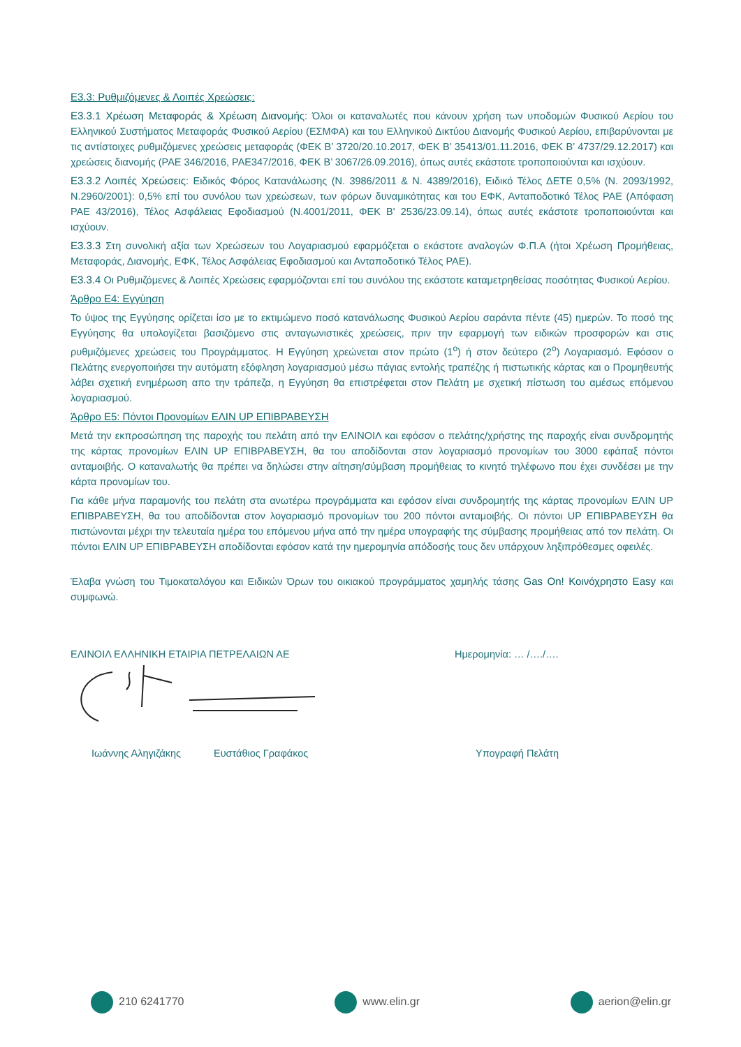Ε3.3: Ρυθμιζόμενες & Λοιπές Χρεώσεις:
Ε3.3.1 Χρέωση Μεταφοράς & Χρέωση Διανομής: Όλοι οι καταναλωτές που κάνουν χρήση των υποδομών Φυσικού Αερίου του Ελληνικού Συστήματος Μεταφοράς Φυσικού Αερίου (ΕΣΜΦΑ) και του Ελληνικού Δικτύου Διανομής Φυσικού Αερίου, επιβαρύνονται με τις αντίστοιχες ρυθμιζόμενες χρεώσεις μεταφοράς (ΦΕΚ Β’ 3720/20.10.2017, ΦΕΚ Β’ 35413/01.11.2016, ΦΕΚ Β’ 4737/29.12.2017) και χρεώσεις διανομής (ΡΑΕ 346/2016, ΡΑΕ347/2016, ΦΕΚ Β’ 3067/26.09.2016), όπως αυτές εκάστοτε τροποποιούνται και ισχύουν.
Ε3.3.2 Λοιπές Χρεώσεις: Ειδικός Φόρος Κατανάλωσης (Ν. 3986/2011 & Ν. 4389/2016), Ειδικό Τέλος ΔΕΤΕ 0,5% (Ν. 2093/1992, Ν.2960/2001): 0,5% επί του συνόλου των χρεώσεων, των φόρων δυναμικότητας και του ΕΦΚ, Ανταποδοτικό Τέλος ΡΑΕ (Απόφαση ΡΑΕ 43/2016), Τέλος Ασφάλειας Εφοδιασμού (Ν.4001/2011, ΦΕΚ Β' 2536/23.09.14), όπως αυτές εκάστοτε τροποποιούνται και ισχύουν.
Ε3.3.3 Στη συνολική αξία των Χρεώσεων του Λογαριασμού εφαρμόζεται ο εκάστοτε αναλογών Φ.Π.Α (ήτοι Χρέωση Προμήθειας, Μεταφοράς, Διανομής, ΕΦΚ, Τέλος Ασφάλειας Εφοδιασμού και Ανταποδοτικό Τέλος ΡΑΕ).
Ε3.3.4 Οι Ρυθμιζόμενες & Λοιπές Χρεώσεις εφαρμόζονται επί του συνόλου της εκάστοτε καταμετρηθείσας ποσότητας Φυσικού Αερίου.
Άρθρο Ε4: Εγγύηση
Το ύψος της Εγγύησης ορίζεται ίσο με το εκτιμώμενο ποσό κατανάλωσης Φυσικού Αερίου σαράντα πέντε (45) ημερών. Το ποσό της Εγγύησης θα υπολογίζεται βασιζόμενο στις ανταγωνιστικές χρεώσεις, πριν την εφαρμογή των ειδικών προσφορών και στις ρυθμιζόμενες χρεώσεις του Προγράμματος. Η Εγγύηση χρεώνεται στον πρώτο (1<sup>ο</sup>) ή στον δεύτερο (2<sup>ο</sup>) Λογαριασμό. Εφόσον ο Πελάτης ενεργοποιήσει την αυτόματη εξόφληση λογαριασμού μέσω πάγιας εντολής τραπέζης ή πιστωτικής κάρτας και ο Προμηθευτής λάβει σχετική ενημέρωση απο την τράπεζα, η Εγγύηση θα επιστρέφεται στον Πελάτη με σχετική πίστωση του αμέσως επόμενου λογαριασμού.
Άρθρο Ε5: Πόντοι Προνομίων ΕΛΙΝ UP ΕΠΙΒΡΑΒΕΥΣΗ
Μετά την εκπροσώπηση της παροχής του πελάτη από την ΕΛΙΝΟΙΛ και εφόσον ο πελάτης/χρήστης της παροχής είναι συνδρομητής της κάρτας προνομίων ΕΛΙΝ UP ΕΠΙΒΡΑΒΕΥΣΗ, θα του αποδίδονται στον λογαριασμό προνομίων του 3000 εφάπαξ πόντοι ανταμοιβής. Ο καταναλωτής θα πρέπει να δηλώσει στην αίτηση/σύμβαση προμήθειας το κινητό τηλέφωνο που έχει συνδέσει με την κάρτα προνομίων του.
Για κάθε μήνα παραμονής του πελάτη στα ανωτέρω προγράμματα και εφόσον είναι συνδρομητής της κάρτας προνομίων ΕΛΙΝ UP ΕΠΙΒΡΑΒΕΥΣΗ, θα του αποδίδονται στον λογαριασμό προνομίων του 200 πόντοι ανταμοιβής. Οι πόντοι UP ΕΠΙΒΡΑΒΕΥΣΗ θα πιστώνονται μέχρι την τελευταία ημέρα του επόμενου μήνα από την ημέρα υπογραφής της σύμβασης προμήθειας από τον πελάτη. Οι πόντοι ΕΛΙΝ UP ΕΠΙΒΡΑΒΕΥΣΗ αποδίδονται εφόσον κατά την ημερομηνία απόδοσής τους δεν υπάρχουν ληξιπρόθεσμες οφειλές.
Έλαβα γνώση του Τιμοκαταλόγου και Ειδικών Όρων του οικιακού προγράμματος χαμηλής τάσης Gas On! Κοινόχρηστο Easy και συμφωνώ.
ΕΛΙΝΟΙΛ ΕΛΛΗΝΙΚΗ ΕΤΑΙΡΙΑ ΠΕΤΡΕΛΑΙΩΝ ΑΕ Ημερομηνία: … /…./….
Ιωάννης Αληγιζάκης Ευστάθιος Γραφάκος Υπογραφή Πελάτη
210 6241770 www.elin.gr aerion@elin.gr